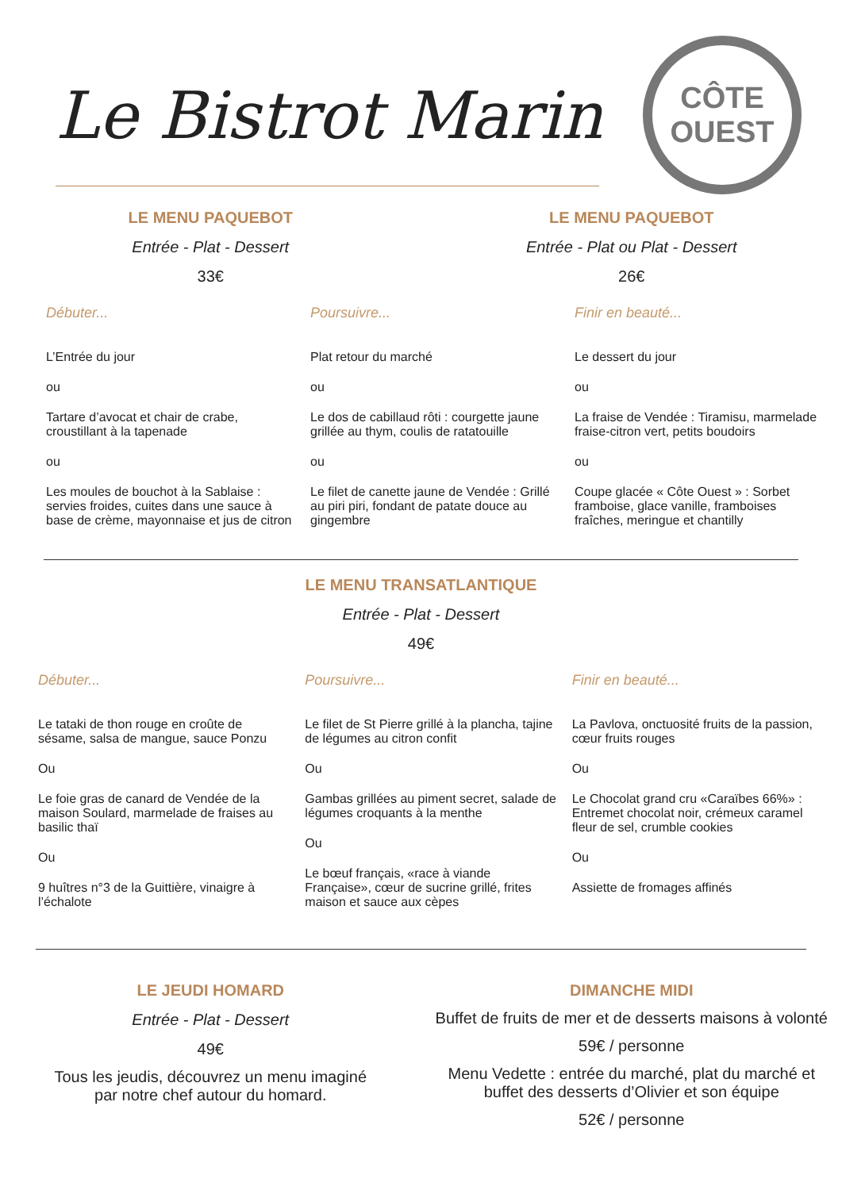Le Bistrot Marin
CÔTE
OUEST
LE MENU PAQUEBOT
Entrée - Plat - Dessert
33€
LE MENU PAQUEBOT
Entrée - Plat ou Plat - Dessert
26€
Débuter...
L’Entrée du jour
ou
Tartare d’avocat et chair de crabe, croustillant à la tapenade
ou
Les moules de bouchot à la Sablaise : servies froides, cuites dans une sauce à base de crème, mayonnaise et jus de citron
Poursuivre...
Plat retour du marché
ou
Le dos de cabillaud rôti : courgette jaune grillée au thym, coulis de ratatouille
ou
Le filet de canette jaune de Vendée : Grillé au piri piri, fondant de patate douce au gingembre
Finir en beauté...
Le dessert du jour
ou
La fraise de Vendée : Tiramisu, marmelade fraise-citron vert, petits boudoirs
ou
Coupe glacée « Côte Ouest » : Sorbet framboise, glace vanille, framboises fraîches, meringue et chantilly
LE MENU TRANSATLANTIQUE
Entrée - Plat - Dessert
49€
Débuter...
Le tataki de thon rouge en croûte de sésame, salsa de mangue, sauce Ponzu
Ou
Le foie gras de canard de Vendée de la maison Soulard, marmelade de fraises au basilic thaï
Ou
9 huîtres n°3 de la Guittière, vinaigre à l’échalote
Poursuivre...
Le filet de St Pierre grillé à la plancha, tajine de légumes au citron confit
Ou
Gambas grillées au piment secret, salade de légumes croquants à la menthe
Ou
Le bœuf français, «race à viande Française», cœur de sucrine grillé, frites maison et sauce aux cèpes
Finir en beauté...
La Pavlova, onctuosité fruits de la passion, cœur fruits rouges
Ou
Le Chocolat grand cru «Caraïbes 66%» : Entremet chocolat noir, crémeux caramel fleur de sel, crumble cookies
Ou
Assiette de fromages affinés
LE JEUDI HOMARD
Entrée - Plat - Dessert
49€
Tous les jeudis, découvrez un menu imaginé
par notre chef autour du homard.
DIMANCHE MIDI
Buffet de fruits de mer et de desserts maisons à volonté
59€ / personne
Menu Vedette : entrée du marché, plat du marché et
buffet des desserts d’Olivier et son équipe
52€ / personne